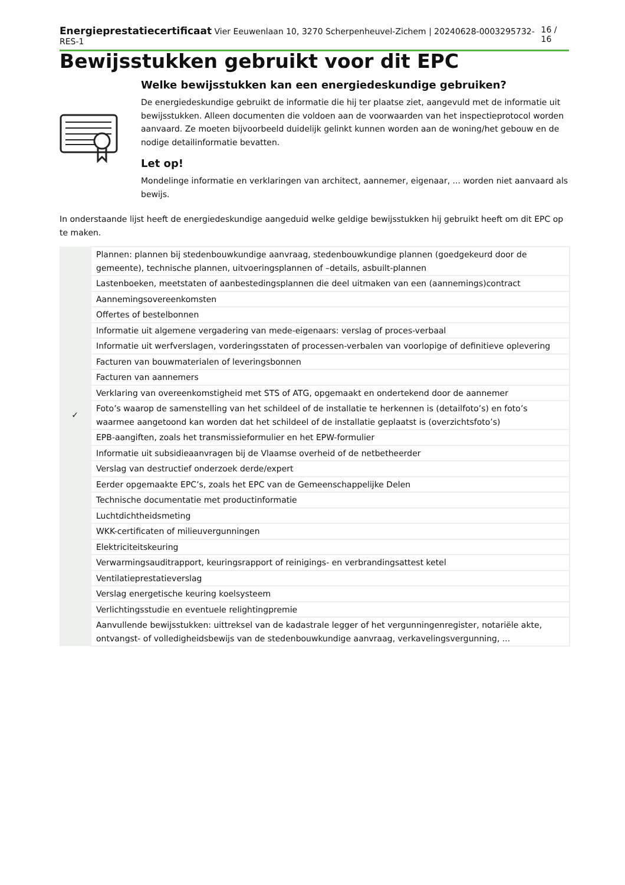Energieprestatiecertificaat Vier Eeuwenlaan 10, 3270 Scherpenheuvel-Zichem | 20240628-0003295732-RES-1 16 / 16
Bewijsstukken gebruikt voor dit EPC
Welke bewijsstukken kan een energiedeskundige gebruiken?
De energiedeskundige gebruikt de informatie die hij ter plaatse ziet, aangevuld met de informatie uit bewijsstukken. Alleen documenten die voldoen aan de voorwaarden van het inspectieprotocol worden aanvaard. Ze moeten bijvoorbeeld duidelijk gelinkt kunnen worden aan de woning/het gebouw en de nodige detailinformatie bevatten.
Let op!
Mondelinge informatie en verklaringen van architect, aannemer, eigenaar, ... worden niet aanvaard als bewijs.
In onderstaande lijst heeft de energiedeskundige aangeduid welke geldige bewijsstukken hij gebruikt heeft om dit EPC op te maken.
| | Plannen: plannen bij stedenbouwkundige aanvraag, stedenbouwkundige plannen (goedgekeurd door de gemeente), technische plannen, uitvoeringsplannen of –details, asbuilt-plannen |
| | Lastenboeken, meetstaten of aanbestedingsplannen die deel uitmaken van een (aannemings)contract |
| | Aannemingsovereenkomsten |
| | Offertes of bestelbonnen |
| | Informatie uit algemene vergadering van mede-eigenaars: verslag of proces-verbaal |
| | Informatie uit werfverslagen, vorderingsstaten of processen-verbalen van voorlopige of definitieve oplevering |
| | Facturen van bouwmaterialen of leveringsbonnen |
| | Facturen van aannemers |
| | Verklaring van overeenkomstigheid met STS of ATG, opgemaakt en ondertekend door de aannemer |
| ✓ | Foto’s waarop de samenstelling van het schildeel of de installatie te herkennen is (detailfoto’s) en foto’s waarmee aangetoond kan worden dat het schildeel of de installatie geplaatst is (overzichtsfoto’s) |
| | EPB-aangiften, zoals het transmissieformulier en het EPW-formulier |
| | Informatie uit subsidieaanvragen bij de Vlaamse overheid of de netbetheerder |
| | Verslag van destructief onderzoek derde/expert |
| | Eerder opgemaakte EPC’s, zoals het EPC van de Gemeenschappelijke Delen |
| | Technische documentatie met productinformatie |
| | Luchtdichtheidsmeting |
| | WKK-certificaten of milieuvergunningen |
| | Elektriciteitskeuring |
| | Verwarmingsauditrapport, keuringsrapport of reinigings- en verbrandingsattest ketel |
| | Ventilatieprestatieverslag |
| | Verslag energetische keuring koelsysteem |
| | Verlichtingsstudie en eventuele relightingpremie |
| | Aanvullende bewijsstukken: uittreksel van de kadastrale legger of het vergunningenregister, notariële akte, ontvangst- of volledigheidsbewijs van de stedenbouwkundige aanvraag, verkavelingsvergunning, ... |